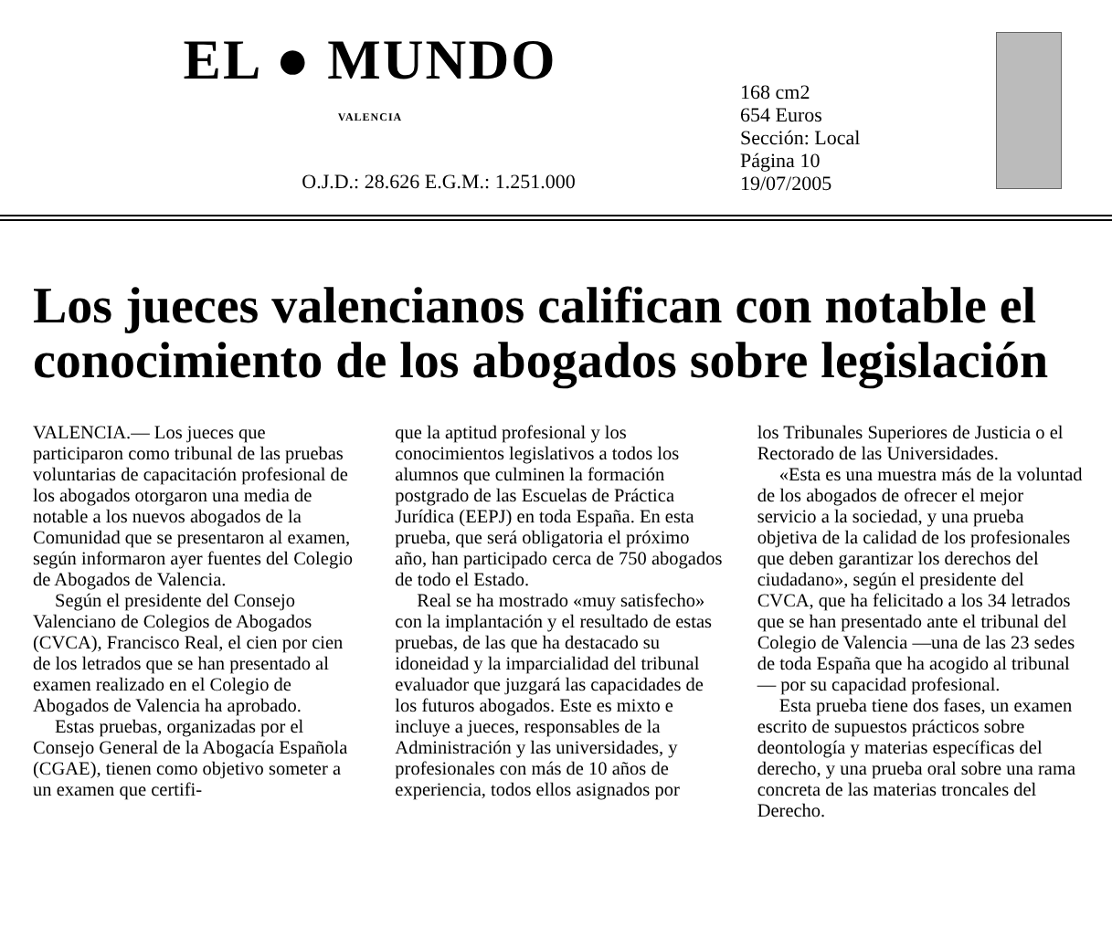EL ● MUNDO
VALENCIA
O.J.D.: 28.626 E.G.M.: 1.251.000
168 cm2
654 Euros
Sección: Local
Página 10
19/07/2005
Los jueces valencianos califican con notable el conocimiento de los abogados sobre legislación
VALENCIA.— Los jueces que participaron como tribunal de las pruebas voluntarias de capacitación profesional de los abogados otorgaron una media de notable a los nuevos abogados de la Comunidad que se presentaron al examen, según informaron ayer fuentes del Colegio de Abogados de Valencia.
Según el presidente del Consejo Valenciano de Colegios de Abogados (CVCA), Francisco Real, el cien por cien de los letrados que se han presentado al examen realizado en el Colegio de Abogados de Valencia ha aprobado.
Estas pruebas, organizadas por el Consejo General de la Abogacía Española (CGAE), tienen como objetivo someter a un examen que certifi-
que la aptitud profesional y los conocimientos legislativos a todos los alumnos que culminen la formación postgrado de las Escuelas de Práctica Jurídica (EEPJ) en toda España. En esta prueba, que será obligatoria el próximo año, han participado cerca de 750 abogados de todo el Estado.
Real se ha mostrado «muy satisfecho» con la implantación y el resultado de estas pruebas, de las que ha destacado su idoneidad y la imparcialidad del tribunal evaluador que juzgará las capacidades de los futuros abogados. Este es mixto e incluye a jueces, responsables de la Administración y las universidades, y profesionales con más de 10 años de experiencia, todos ellos asignados por
los Tribunales Superiores de Justicia o el Rectorado de las Universidades.
«Esta es una muestra más de la voluntad de los abogados de ofrecer el mejor servicio a la sociedad, y una prueba objetiva de la calidad de los profesionales que deben garantizar los derechos del ciudadano», según el presidente del CVCA, que ha felicitado a los 34 letrados que se han presentado ante el tribunal del Colegio de Valencia —una de las 23 sedes de toda España que ha acogido al tribunal— por su capacidad profesional.
Esta prueba tiene dos fases, un examen escrito de supuestos prácticos sobre deontología y materias específicas del derecho, y una prueba oral sobre una rama concreta de las materias troncales del Derecho.